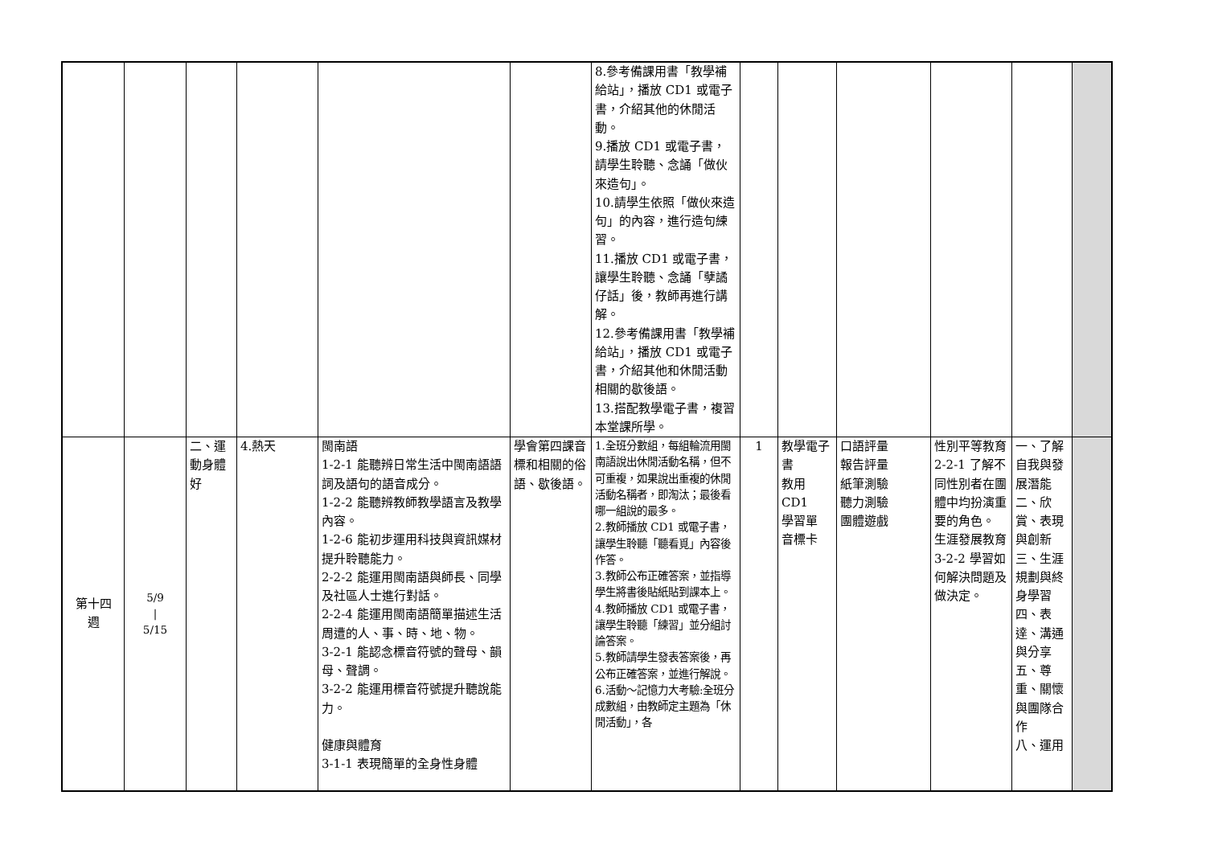| | | | | | | 8.參考備課用書「教學補給站」，播放 CD1 或電子書，介紹其他的休閒活動。 9.播放 CD1 或電子書，請學生聆聽、念誦「做伙來造句」。 10.請學生依照「做伙來造句」的內容，進行造句練習。 11.播放 CD1 或電子書，讓學生聆聽、念誦「孽譎仔話」後，教師再進行講解。 12.參考備課用書「教學補給站」，播放 CD1 或電子書，介紹其他和休閒活動相關的歇後語。 13.搭配教學電子書，複習本堂課所學。 | | | | | | |
| 第十四 週 | 5/9 / 5/15 | 二、運動身體好 | 4.熱天 | 閩南語 1-2-1 能聽辨日常生活中閩南語語詞及語句的語音成分。 1-2-2 能聽辨教師教學語言及教學內容。 1-2-6 能初步運用科技與資訊媒材提升聆聽能力。 2-2-2 能運用閩南語與師長、同學及社區人士進行對話。 2-2-4 能運用閩南語簡單描述生活周遭的人、事、時、地、物。 3-2-1 能認念標音符號的聲母、韻母、聲調。 3-2-2 能運用標音符號提升聽說能力。 健康與體育 3-1-1 表現簡單的全身性身體 | 學會第四課音標和相關的俗語、歇後語。 | 1.全班分數組，每組輪流用閩南語說出休閒活動名稱，但不可重複，如果說出重複的休閒活動名稱者，即淘汰；最後看哪一組說的最多。 2.教師播放 CD1 或電子書，讓學生聆聽「聽看覓」內容後作答。 3.教師公布正確答案，並指導學生將書後貼紙貼到課本上。 4.教師播放 CD1 或電子書，讓學生聆聽「練習」並分組討論答案。 5.教師請學生發表答案後，再公布正確答案，並進行解說。 6.活動～記憶力大考驗:全班分成數組，由教師定主題為「休閒活動」，各 | 1 | 教學電子書 教用 CD1 學習單 音標卡 | 口語評量 報告評量 紙筆測驗 聽力測驗 團體遊戲 | 性別平等教育 2-2-1 了解不同性別者在團體中均扮演重要的角色。 生涯發展教育 3-2-2 學習如何解決問題及做決定。 | 一、了解自我與發展潛能 二、欣賞、表現與創新 三、生涯規劃與終身學習 四、表達、溝通與分享 五、尊重、關懷與團隊合作 八、運用 | |